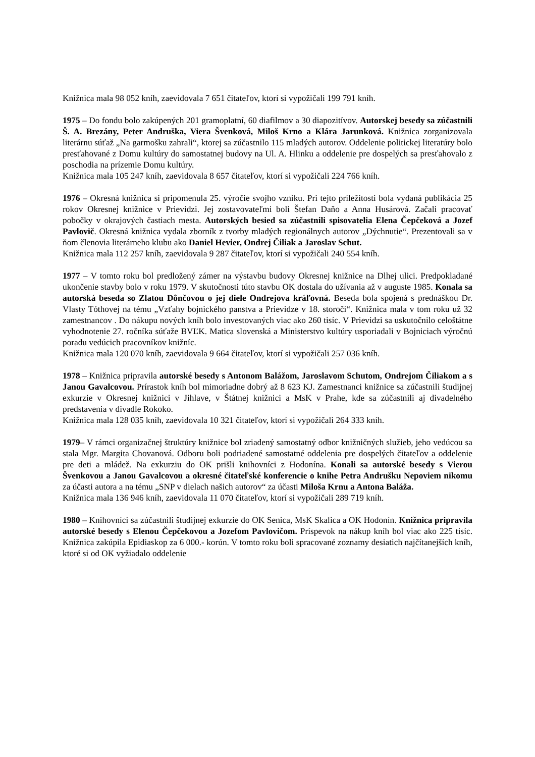Knižnica mala 98 052 kníh, zaevidovala 7 651 čitateľov, ktorí si vypožičali 199 791 kníh.
1975 – Do fondu bolo zakúpených 201 gramoplatní, 60 diafilmov a 30 diapozitívov. Autorskej besedy sa zúčastnili Š. A. Brezány, Peter Andruška, Viera Švenková, Miloš Krno a Klára Jarunková. Knižnica zorganizovala literárnu súťaž „Na garmošku zahrali“, ktorej sa zúčastnilo 115 mladých autorov. Oddelenie politickej literatúry bolo presťahované z Domu kultúry do samostatnej budovy na Ul. A. Hlinku a oddelenie pre dospelých sa presťahovalo z poschodia na prízemie Domu kultúry.
Knižnica mala 105 247 kníh, zaevidovala 8 657 čitateľov, ktorí si vypožičali 224 766 kníh.
1976 – Okresná knižnica si pripomenula 25. výročie svojho vzniku. Pri tejto príležitosti bola vydaná publikácia 25 rokov Okresnej knižnice v Prievidzi. Jej zostavovateľmi boli Štefan Daňo a Anna Husárová. Začali pracovať pobočky v okrajových častiach mesta. Autorských besied sa zúčastnili spisovatelia Elena Čepčeková a Jozef Pavlovič. Okresná knižnica vydala zborník z tvorby mladých regionálnych autorov „Dýchnutie“. Prezentovali sa v ňom členovia literárneho klubu ako Daniel Hevier, Ondrej Čiliak a Jaroslav Schut.
Knižnica mala 112 257 kníh, zaevidovala 9 287 čitateľov, ktorí si vypožičali 240 554 kníh.
1977 – V tomto roku bol predložený zámer na výstavbu budovy Okresnej knižnice na Dlhej ulici. Predpokladané ukončenie stavby bolo v roku 1979. V skutočnosti túto stavbu OK dostala do užívania až v auguste 1985. Konala sa autorská beseda so Zlatou Dônčovou o jej diele Ondrejova kráľovná. Beseda bola spojená s prednáškou Dr. Vlasty Tóthovej na tému „Vzťahy bojnického panstva a Prievidze v 18. storočí“. Knižnica mala v tom roku už 32 zamestnancov . Do nákupu nových kníh bolo investovaných viac ako 260 tisíc. V Prievidzi sa uskutočnilo celoštátne vyhodnotenie 27. ročníka súťaže BVĽK. Matica slovenská a Ministerstvo kultúry usporiadali v Bojniciach výročnú poradu vedúcich pracovníkov knižníc.
Knižnica mala 120 070 kníh, zaevidovala 9 664 čitateľov, ktorí si vypožičali 257 036 kníh.
1978 – Knižnica pripravila autorské besedy s Antonom Balážom, Jaroslavom Schutom, Ondrejom Čiliakom a s Janou Gavalcovou. Prírastok kníh bol mimoriadne dobrý až 8 623 KJ. Zamestnanci knižnice sa zúčastnili študijnej exkurzie v Okresnej knižnici v Jihlave, v Štátnej knižnici a MsK v Prahe, kde sa zúčastnili aj divadelného predstavenia v divadle Rokoko.
Knižnica mala 128 035 kníh, zaevidovala 10 321 čitateľov, ktorí si vypožičali 264 333 kníh.
1979– V rámci organizačnej štruktúry knižnice bol zriadený samostatný odbor knižničných služieb, jeho vedúcou sa stala Mgr. Margita Chovanová. Odboru boli podriadené samostatné oddelenia pre dospelých čitateľov a oddelenie pre deti a mládež. Na exkurziu do OK prišli knihovníci z Hodonína. Konali sa autorské besedy s Vierou Švenkovou a Janou Gavalcovou a okresné čitateľské konferencie o knihe Petra Andrušku Nepoviem nikomu za účasti autora a na tému „SNP v dielach našich autorov“ za účasti Miloša Krnu a Antona Baláža.
Knižnica mala 136 946 kníh, zaevidovala 11 070 čitateľov, ktorí si vypožičali 289 719 kníh.
1980 – Knihovníci sa zúčastnili študijnej exkurzie do OK Senica, MsK Skalica a OK Hodonín. Knižnica pripravila autorské besedy s Elenou Čepčekovou a Jozefom Pavlovičom. Príspevok na nákup kníh bol viac ako 225 tisíc. Knižnica zakúpila Epidiaskop za 6 000.- korún. V tomto roku boli spracované zoznamy desiatich najčítanejších kníh, ktoré si od OK vyžiadalo oddelenie